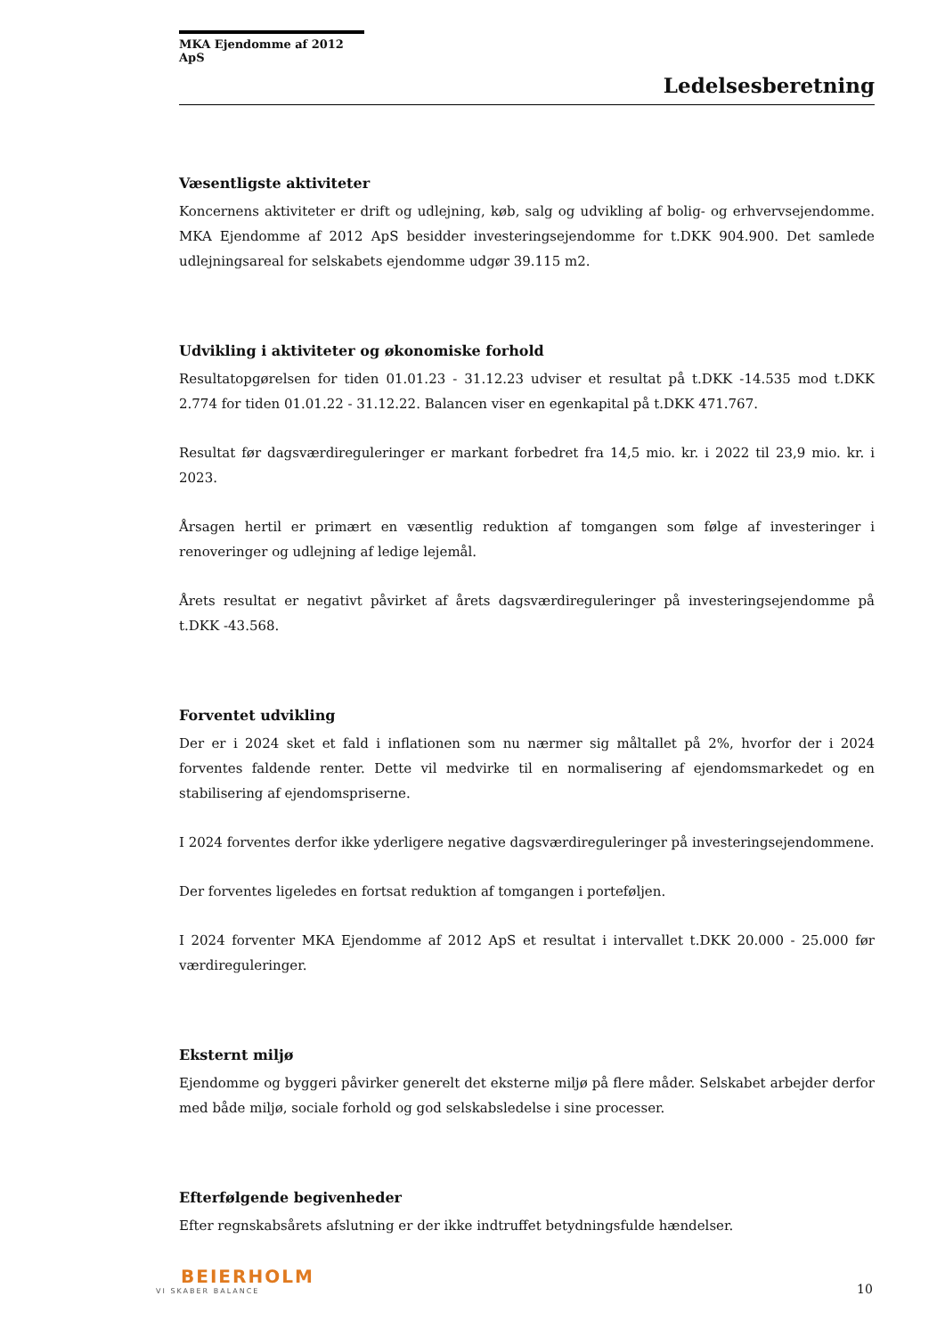MKA Ejendomme af 2012 ApS
Ledelsesberetning
Væsentligste aktiviteter
Koncernens aktiviteter er drift og udlejning, køb, salg og udvikling af bolig- og erhvervsejendomme. MKA Ejendomme af 2012 ApS besidder investeringsejendomme for t.DKK 904.900. Det samlede udlejningsareal for selskabets ejendomme udgør 39.115 m2.
Udvikling i aktiviteter og økonomiske forhold
Resultatopgørelsen for tiden 01.01.23 - 31.12.23 udviser et resultat på t.DKK -14.535 mod t.DKK 2.774 for tiden 01.01.22 - 31.12.22. Balancen viser en egenkapital på t.DKK 471.767.
Resultat før dagsværdireguleringer er markant forbedret fra 14,5 mio. kr. i 2022 til 23,9 mio. kr. i 2023.
Årsagen hertil er primært en væsentlig reduktion af tomgangen som følge af investeringer i renoveringer og udlejning af ledige lejemål.
Årets resultat er negativt påvirket af årets dagsværdireguleringer på investeringsejendomme på t.DKK -43.568.
Forventet udvikling
Der er i 2024 sket et fald i inflationen som nu nærmer sig måltallet på 2%, hvorfor der i 2024 forventes faldende renter. Dette vil medvirke til en normalisering af ejendomsmarkedet og en stabilisering af ejendomspriserne.
I 2024 forventes derfor ikke yderligere negative dagsværdireguleringer på investeringsejendommene.
Der forventes ligeledes en fortsat reduktion af tomgangen i porteføljen.
I 2024 forventer MKA Ejendomme af 2012 ApS et resultat i intervallet t.DKK 20.000 - 25.000 før værdireguleringer.
Eksternt miljø
Ejendomme og byggeri påvirker generelt det eksterne miljø på flere måder. Selskabet arbejder derfor med både miljø, sociale forhold og god selskabsledelse i sine processer.
Efterfølgende begivenheder
Efter regnskabsårets afslutning er der ikke indtruffet betydningsfulde hændelser.
BEIERHOLM
VI SKABER BALANCE
10